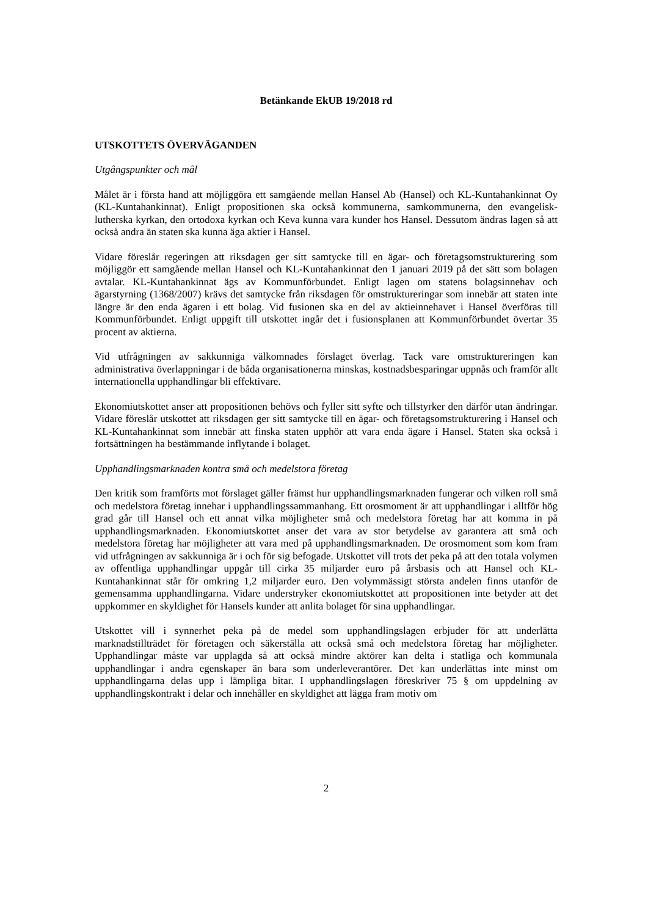Betänkande EkUB 19/2018 rd
UTSKOTTETS ÖVERVÄGANDEN
Utgångspunkter och mål
Målet är i första hand att möjliggöra ett samgående mellan Hansel Ab (Hansel) och KL-Kuntahankinnat Oy (KL-Kuntahankinnat). Enligt propositionen ska också kommunerna, samkommunerna, den evangelisk-lutherska kyrkan, den ortodoxa kyrkan och Keva kunna vara kunder hos Hansel. Dessutom ändras lagen så att också andra än staten ska kunna äga aktier i Hansel.
Vidare föreslår regeringen att riksdagen ger sitt samtycke till en ägar- och företagsomstrukturering som möjliggör ett samgående mellan Hansel och KL-Kuntahankinnat den 1 januari 2019 på det sätt som bolagen avtalar. KL-Kuntahankinnat ägs av Kommunförbundet. Enligt lagen om statens bolagsinnehav och ägarstyrning (1368/2007) krävs det samtycke från riksdagen för omstruktureringar som innebär att staten inte längre är den enda ägaren i ett bolag. Vid fusionen ska en del av aktieinnehavet i Hansel överföras till Kommunförbundet. Enligt uppgift till utskottet ingår det i fusionsplanen att Kommunförbundet övertar 35 procent av aktierna.
Vid utfrågningen av sakkunniga välkomnades förslaget överlag. Tack vare omstruktureringen kan administrativa överlappningar i de båda organisationerna minskas, kostnadsbesparingar uppnås och framför allt internationella upphandlingar bli effektivare.
Ekonomiutskottet anser att propositionen behövs och fyller sitt syfte och tillstyrker den därför utan ändringar. Vidare föreslår utskottet att riksdagen ger sitt samtycke till en ägar- och företagsomstrukturering i Hansel och KL-Kuntahankinnat som innebär att finska staten upphör att vara enda ägare i Hansel. Staten ska också i fortsättningen ha bestämmande inflytande i bolaget.
Upphandlingsmarknaden kontra små och medelstora företag
Den kritik som framförts mot förslaget gäller främst hur upphandlingsmarknaden fungerar och vilken roll små och medelstora företag innehar i upphandlingssammanhang. Ett orosmoment är att upphandlingar i alltför hög grad går till Hansel och ett annat vilka möjligheter små och medelstora företag har att komma in på upphandlingsmarknaden. Ekonomiutskottet anser det vara av stor betydelse av garantera att små och medelstora företag har möjligheter att vara med på upphandlingsmarknaden. De orosmoment som kom fram vid utfrågningen av sakkunniga är i och för sig befogade. Utskottet vill trots det peka på att den totala volymen av offentliga upphandlingar uppgår till cirka 35 miljarder euro på årsbasis och att Hansel och KL-Kuntahankinnat står för omkring 1,2 miljarder euro. Den volymmässigt största andelen finns utanför de gemensamma upphandlingarna. Vidare understryker ekonomiutskottet att propositionen inte betyder att det uppkommer en skyldighet för Hansels kunder att anlita bolaget för sina upphandlingar.
Utskottet vill i synnerhet peka på de medel som upphandlingslagen erbjuder för att underlätta marknadstillträdet för företagen och säkerställa att också små och medelstora företag har möjligheter. Upphandlingar måste var upplagda så att också mindre aktörer kan delta i statliga och kommunala upphandlingar i andra egenskaper än bara som underleverantörer. Det kan underlättas inte minst om upphandlingarna delas upp i lämpliga bitar. I upphandlingslagen föreskriver 75 § om uppdelning av upphandlingskontrakt i delar och innehåller en skyldighet att lägga fram motiv om
2